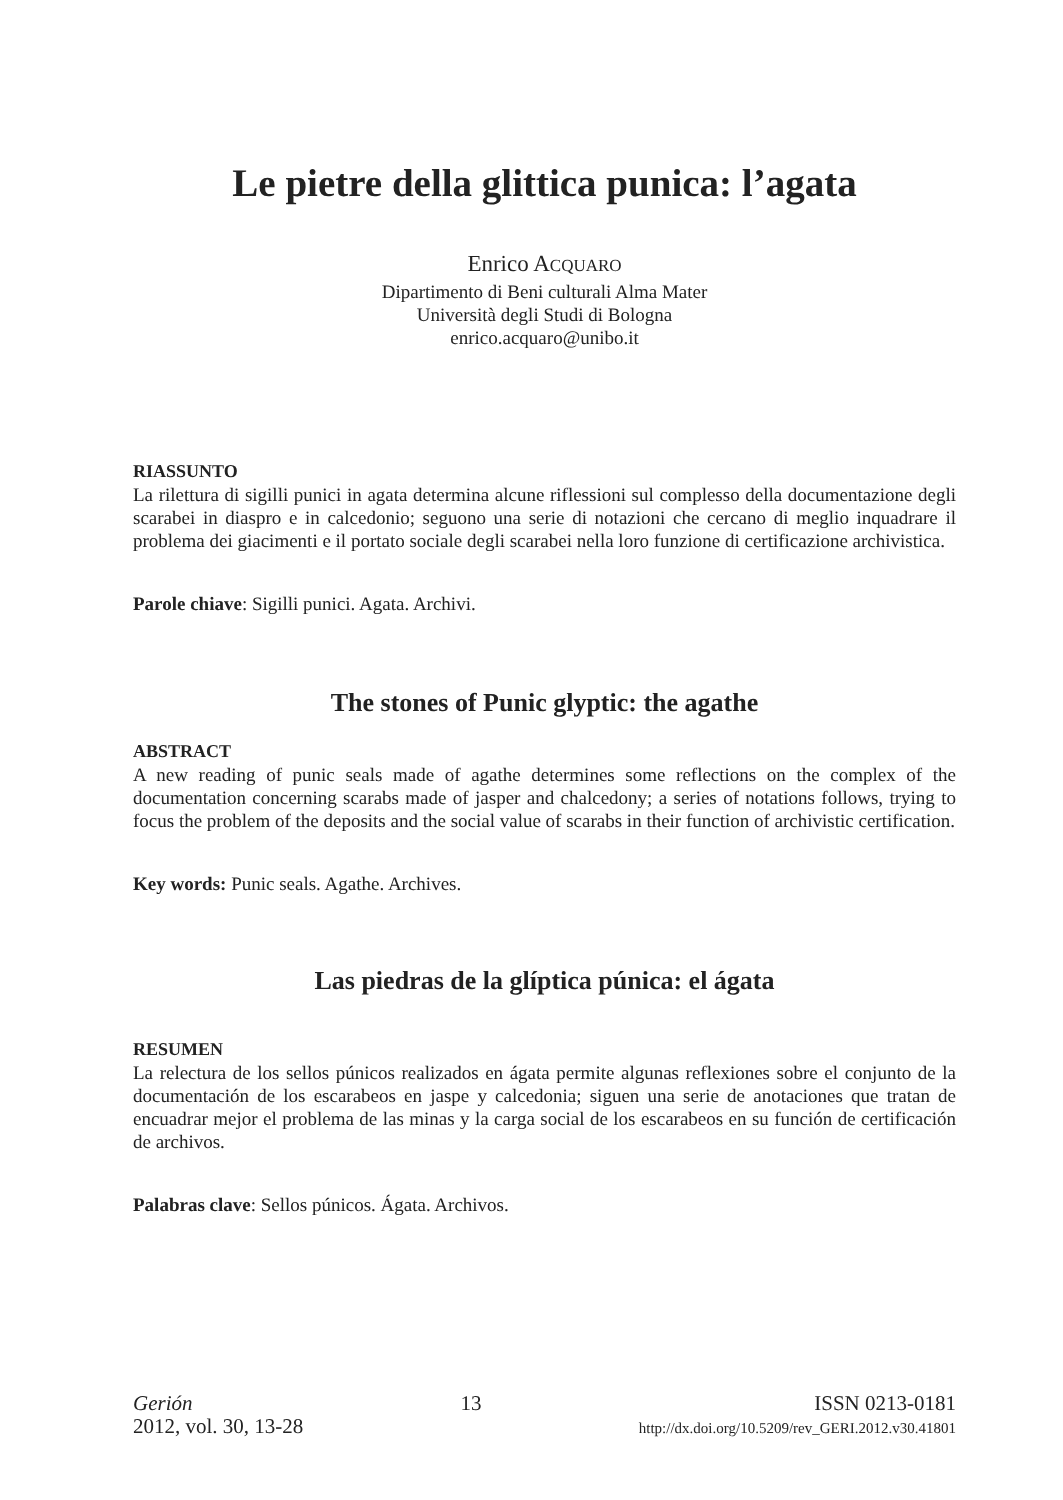Le pietre della glittica punica: l’agata
Enrico ACQUARO
Dipartimento di Beni culturali Alma Mater
Università degli Studi di Bologna
enrico.acquaro@unibo.it
RIASSUNTO
La rilettura di sigilli punici in agata determina alcune riflessioni sul complesso della documentazione degli scarabei in diaspro e in calcedonio; seguono una serie di notazioni che cercano di meglio inquadrare il problema dei giacimenti e il portato sociale degli scarabei nella loro funzione di certificazione archivistica.
Parole chiave: Sigilli punici. Agata. Archivi.
The stones of Punic glyptic: the agathe
ABSTRACT
A new reading of punic seals made of agathe determines some reflections on the complex of the documentation concerning scarabs made of jasper and chalcedony; a series of notations follows, trying to focus the problem of the deposits and the social value of scarabs in their function of archivistic certification.
Key words: Punic seals. Agathe. Archives.
Las piedras de la glíptica púnica: el ágata
RESUMEN
La relectura de los sellos púnicos realizados en ágata permite algunas reflexiones sobre el conjunto de la documentación de los escarabeos en jaspe y calcedonia; siguen una serie de anotaciones que tratan de encuadrar mejor el problema de las minas y la carga social de los escarabeos en su función de certificación de archivos.
Palabras clave: Sellos púnicos. Ágata. Archivos.
Gerión
2012, vol. 30, 13-28
13 ISSN 0213-0181
http://dx.doi.org/10.5209/rev_GERI.2012.v30.41801